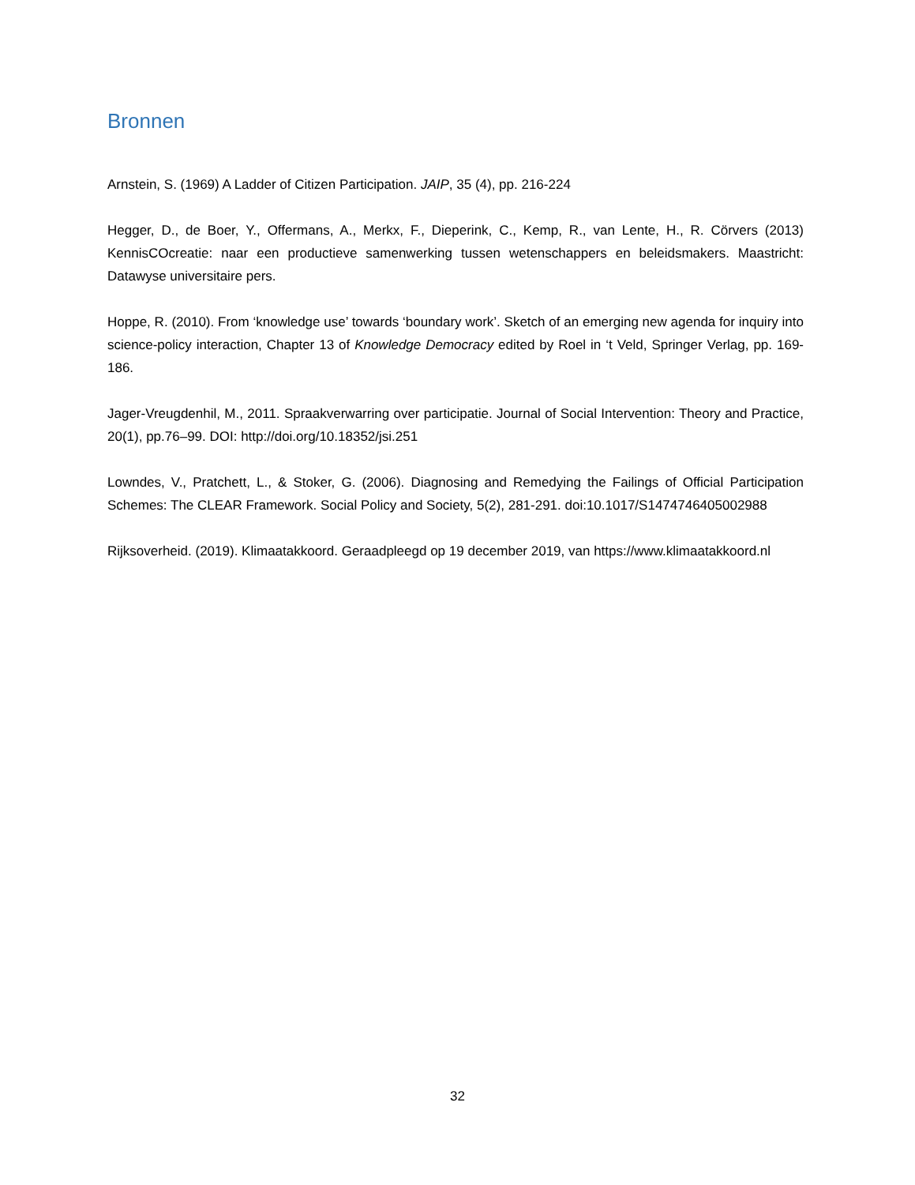Bronnen
Arnstein, S. (1969) A Ladder of Citizen Participation. JAIP, 35 (4), pp. 216-224
Hegger, D., de Boer, Y., Offermans, A., Merkx, F., Dieperink, C., Kemp, R., van Lente, H., R. Cörvers (2013) KennisCOcreatie: naar een productieve samenwerking tussen wetenschappers en beleidsmakers. Maastricht: Datawyse universitaire pers.
Hoppe, R. (2010). From ‘knowledge use’ towards ‘boundary work’. Sketch of an emerging new agenda for inquiry into science-policy interaction, Chapter 13 of Knowledge Democracy edited by Roel in ‘t Veld, Springer Verlag, pp. 169-186.
Jager-Vreugdenhil, M., 2011. Spraakverwarring over participatie. Journal of Social Intervention: Theory and Practice, 20(1), pp.76–99. DOI: http://doi.org/10.18352/jsi.251
Lowndes, V., Pratchett, L., & Stoker, G. (2006). Diagnosing and Remedying the Failings of Official Participation Schemes: The CLEAR Framework. Social Policy and Society, 5(2), 281-291. doi:10.1017/S1474746405002988
Rijksoverheid. (2019). Klimaatakkoord. Geraadpleegd op 19 december 2019, van https://www.klimaatakkoord.nl
32